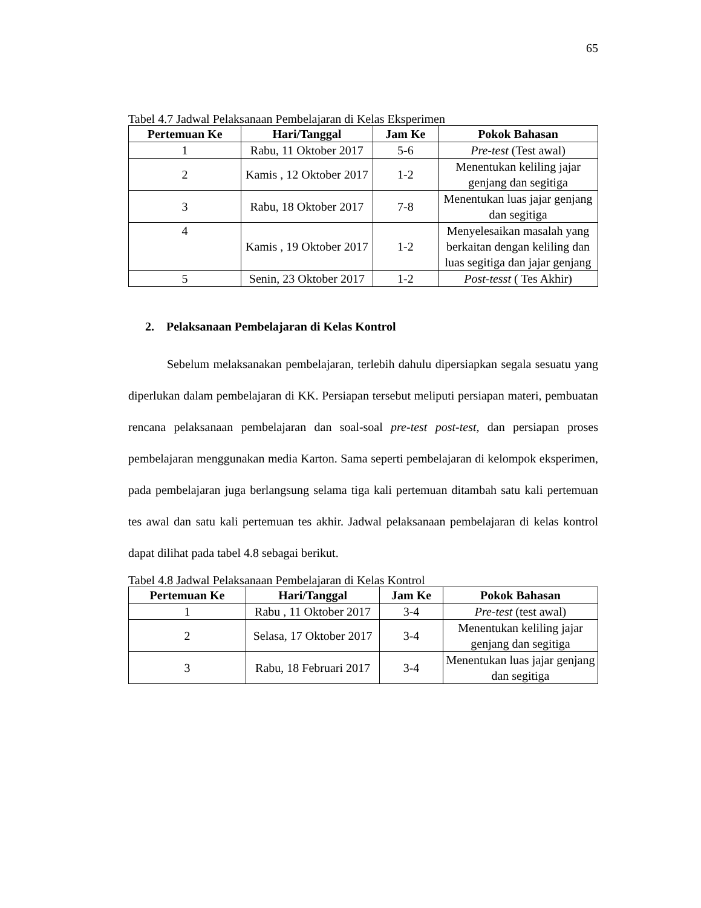65
Tabel 4.7 Jadwal Pelaksanaan Pembelajaran di Kelas Eksperimen
| Pertemuan Ke | Hari/Tanggal | Jam Ke | Pokok Bahasan |
| --- | --- | --- | --- |
| 1 | Rabu, 11 Oktober 2017 | 5-6 | Pre-test (Test awal) |
| 2 | Kamis , 12 Oktober 2017 | 1-2 | Menentukan keliling jajar genjang dan segitiga |
| 3 | Rabu, 18 Oktober 2017 | 7-8 | Menentukan luas jajar genjang dan segitiga |
| 4 | Kamis , 19 Oktober 2017 | 1-2 | Menyelesaikan masalah yang berkaitan dengan keliling dan luas segitiga dan jajar genjang |
| 5 | Senin, 23 Oktober 2017 | 1-2 | Post-tesst ( Tes Akhir) |
2. Pelaksanaan Pembelajaran di Kelas Kontrol
Sebelum melaksanakan pembelajaran, terlebih dahulu dipersiapkan segala sesuatu yang diperlukan dalam pembelajaran di KK. Persiapan tersebut meliputi persiapan materi, pembuatan rencana pelaksanaan pembelajaran dan soal-soal pre-test post-test, dan persiapan proses pembelajaran menggunakan media Karton. Sama seperti pembelajaran di kelompok eksperimen, pada pembelajaran juga berlangsung selama tiga kali pertemuan ditambah satu kali pertemuan tes awal dan satu kali pertemuan tes akhir. Jadwal pelaksanaan pembelajaran di kelas kontrol dapat dilihat pada tabel 4.8 sebagai berikut.
Tabel 4.8 Jadwal Pelaksanaan Pembelajaran di Kelas Kontrol
| Pertemuan Ke | Hari/Tanggal | Jam Ke | Pokok Bahasan |
| --- | --- | --- | --- |
| 1 | Rabu , 11 Oktober 2017 | 3-4 | Pre-test (test awal) |
| 2 | Selasa, 17 Oktober 2017 | 3-4 | Menentukan keliling jajar genjang dan segitiga |
| 3 | Rabu, 18 Februari 2017 | 3-4 | Menentukan luas jajar genjang dan segitiga |